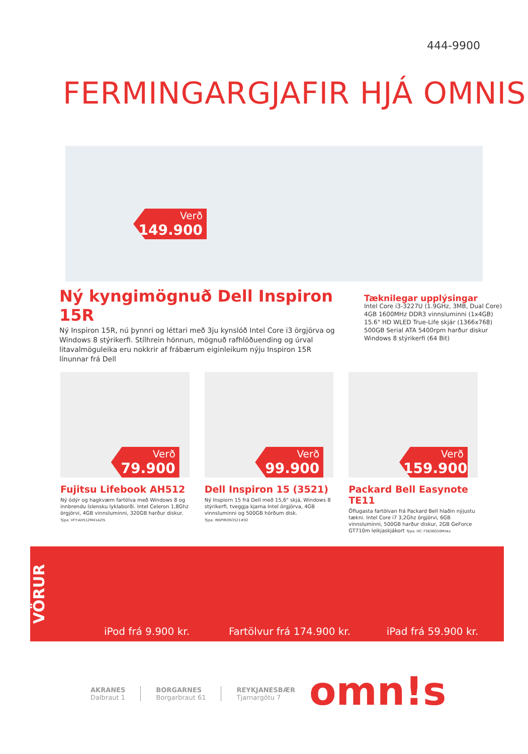444-9900
FERMINGARGJAFIR HJÁ OMNIS
Verð
149.900
Ný kyngimögnuð Dell Inspiron 15R
Ný Inspiron 15R, nú þynnri og léttari með 3ju kynslóð Intel Core i3 örgjörva og Windows 8 stýrikerfi. Stílhrein hönnun, mögnuð rafhlöðuending og úrval litavalmöguleika eru nokkrir af frábærum eiginleikum nýju Inspiron 15R línunnar frá Dell
Tæknilegar upplýsingar
Intel Core i3-3227U (1.9GHz, 3MB, Dual Core)
4GB 1600MHz DDR3 vinnsluminni (1x4GB)
15.6" HD WLED True-Life skjár (1366x768)
500GB Serial ATA 5400rpm harður diskur
Windows 8 stýrikerfi (64 Bit)
Verð
79.900
Fujitsu Lifebook AH512
Ný ódýr og hagkvæm fartölva með Windows 8 og innbrendu íslensku lyklaborði. Intel Celeron 1,8Ghz örgjörvi, 4GB vinnsluminni, 320GB harður diskur.
Týpa: VFY:AH512M41A2IS
Verð
99.900
Dell Inspiron 15 (3521)
Ný Inspiorn 15 frá Dell með 15,6" skjá, Windows 8 stýrikerfi, tveggja kjarna Intel örgjörva, 4GB vinnsluminni og 500GB hörðum disk.
Týpa: INSPIRON3521#02
Verð
159.900
Packard Bell Easynote TE11
Öflugasta fartölvan frá Packard Bell hlaðin nýjustu tækni. Intel Core i7 3,2Ghz örgjörvi, 6GB vinnsluminni, 500GB harður diskur, 2GB GeForce GT710m leikjaskjákort Týpa: HC-73636G50Mnks
VÖRUR
iPod frá 9.900 kr. Fartölvur frá 174.900 kr. iPad frá 59.900 kr.
AKRANES
Dalbraut 1
BORGARNES
Borgarbraut 61
REYKJANESBÆR
Tjarnargötu 7
omn!s